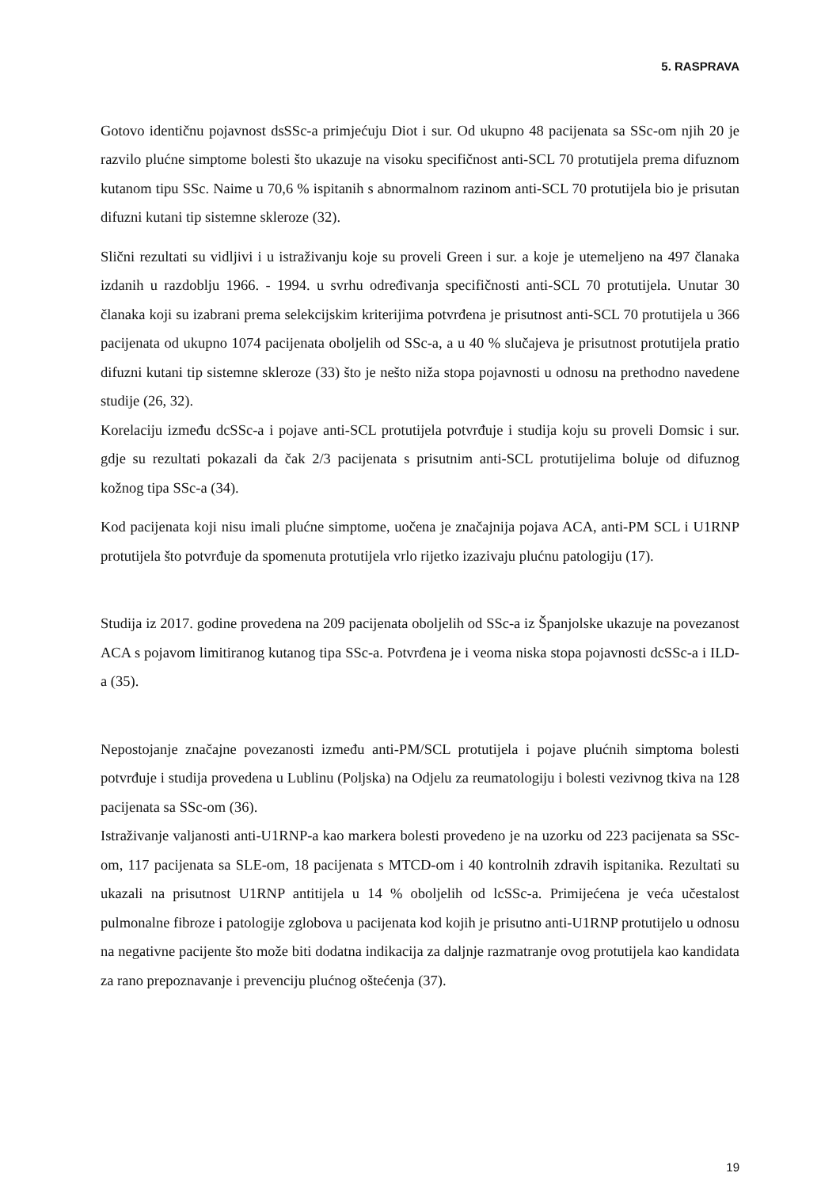5. RASPRAVA
Gotovo identičnu pojavnost dsSSc-a primjećuju Diot i sur. Od ukupno 48 pacijenata sa SSc-om njih 20 je razvilo plućne simptome bolesti što ukazuje na visoku specifičnost anti-SCL 70 protutijela prema difuznom kutanom tipu SSc. Naime u 70,6 % ispitanih s abnormalnom razinom anti-SCL 70 protutijela bio je prisutan difuzni kutani tip sistemne skleroze (32).
Slični rezultati su vidljivi i u istraživanju koje su proveli Green i sur. a koje je utemeljeno na 497 članaka izdanih u razdoblju 1966. - 1994. u svrhu određivanja specifičnosti anti-SCL 70 protutijela. Unutar 30 članaka koji su izabrani prema selekcijskim kriterijima potvrđena je prisutnost anti-SCL 70 protutijela u 366 pacijenata od ukupno 1074 pacijenata oboljelih od SSc-a, a u 40 % slučajeva je prisutnost protutijela pratio difuzni kutani tip sistemne skleroze (33) što je nešto niža stopa pojavnosti u odnosu na prethodno navedene studije (26, 32).
Korelaciju između dcSSc-a i pojave anti-SCL protutijela potvrđuje i studija koju su proveli Domsic i sur. gdje su rezultati pokazali da čak 2/3 pacijenata s prisutnim anti-SCL protutijelima boluje od difuznog kožnog tipa SSc-a (34).
Kod pacijenata koji nisu imali plućne simptome, uočena je značajnija pojava ACA, anti-PM SCL i U1RNP protutijela što potvrđuje da spomenuta protutijela vrlo rijetko izazivaju plućnu patologiju (17).
Studija iz 2017. godine provedena na 209 pacijenata oboljelih od SSc-a iz Španjolske ukazuje na povezanost ACA s pojavom limitiranog kutanog tipa SSc-a. Potvrđena je i veoma niska stopa pojavnosti dcSSc-a i ILD-a (35).
Nepostojanje značajne povezanosti između anti-PM/SCL protutijela i pojave plućnih simptoma bolesti potvrđuje i studija provedena u Lublinu (Poljska) na Odjelu za reumatologiju i bolesti vezivnog tkiva na 128 pacijenata sa SSc-om (36).
Istraživanje valjanosti anti-U1RNP-a kao markera bolesti provedeno je na uzorku od 223 pacijenata sa SSc-om, 117 pacijenata sa SLE-om, 18 pacijenata s MTCD-om i 40 kontrolnih zdravih ispitanika. Rezultati su ukazali na prisutnost U1RNP antitijela u 14 % oboljelih od lcSSc-a. Primijećena je veća učestalost pulmonalne fibroze i patologije zglobova u pacijenata kod kojih je prisutno anti-U1RNP protutijelo u odnosu na negativne pacijente što može biti dodatna indikacija za daljnje razmatranje ovog protutijela kao kandidata za rano prepoznavanje i prevenciju plućnog oštećenja (37).
19